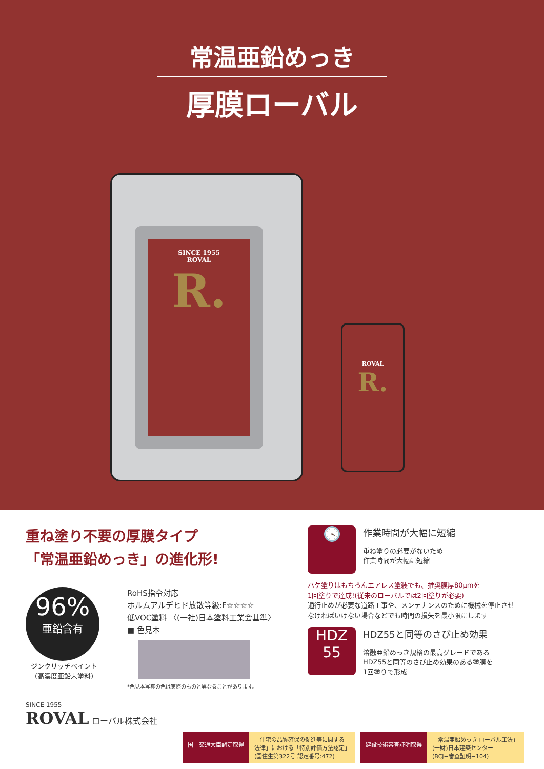常温亜鉛めっき
厚膜ローバル
SINCE 1955
ROVAL
R.
ROVAL
R.
重ね塗り不要の厚膜タイプ
「常温亜鉛めっき」の進化形!
96%
亜鉛含有
ジンクリッチペイント
(高濃度亜鉛末塗料)
RoHS指令対応
ホルムアルデヒド放散等級:F☆☆☆☆
低VOC塗料 〈(一社)日本塗料工業会基準〉
■ 色見本
*色見本写真の色は実際のものと異なることがあります。
SINCE 1955
ROVAL ローバル株式会社
🕓
作業時間が大幅に短縮
重ね塗りの必要がないため
作業時間が大幅に短縮
ハケ塗りはもちろんエアレス塗装でも、推奨膜厚80μmを
1回塗りで達成!(従来のローバルでは2回塗りが必要)
通行止めが必要な道路工事や、メンテナンスのために機械を停止させなければいけない場合などでも時間の損失を最小限にします
HDZ
55
HDZ55と同等のさび止め効果
溶融亜鉛めっき規格の最高グレードである
HDZ55と同等のさび止め効果のある塗膜を
1回塗りで形成
国土交通大臣認定取得 「住宅の品質確保の促進等に関する
法律」における「特別評価方法認定」
(国住生第322号 認定番号:472)
建設技術審査証明取得 「常温亜鉛めっき ローバル工法」
(一財)日本建築センター
(BCJ−審査証明−104)